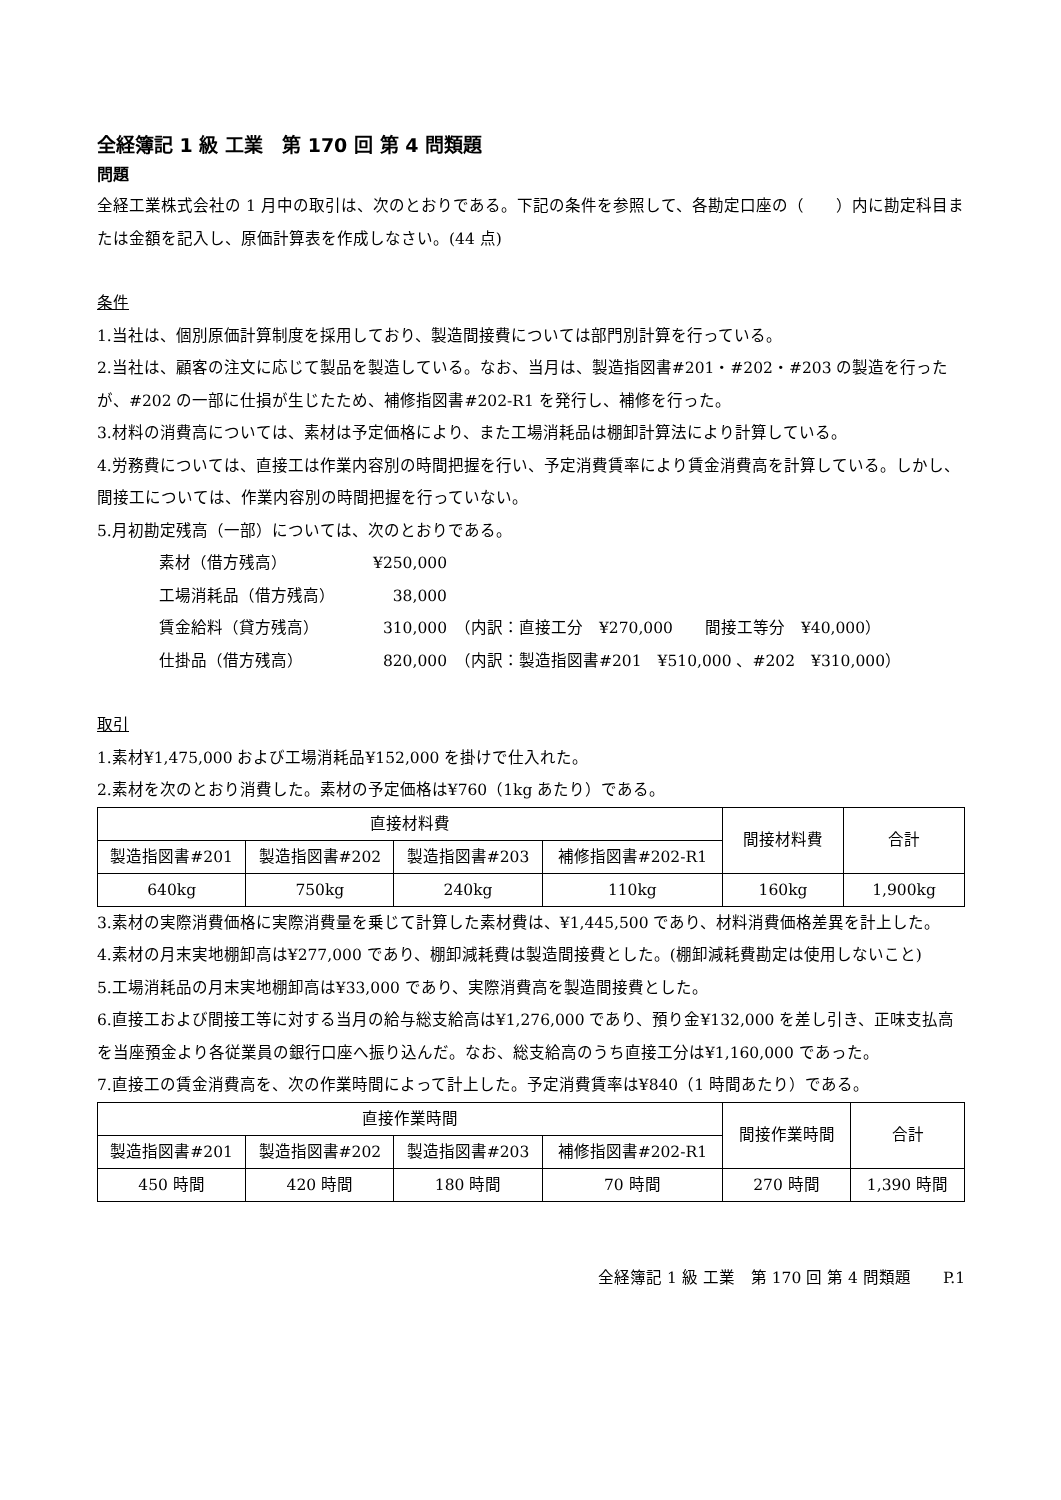全経簿記 1 級 工業　第 170 回 第 4 問類題
問題
全経工業株式会社の 1 月中の取引は、次のとおりである。下記の条件を参照して、各勘定口座の（　　）内に勘定科目または金額を記入し、原価計算表を作成しなさい。(44 点)
条件
1.当社は、個別原価計算制度を採用しており、製造間接費については部門別計算を行っている。
2.当社は、顧客の注文に応じて製品を製造している。なお、当月は、製造指図書#201・#202・#203 の製造を行ったが、#202 の一部に仕損が生じたため、補修指図書#202-R1 を発行し、補修を行った。
3.材料の消費高については、素材は予定価格により、また工場消耗品は棚卸計算法により計算している。
4.労務費については、直接工は作業内容別の時間把握を行い、予定消費賃率により賃金消費高を計算している。しかし、間接工については、作業内容別の時間把握を行っていない。
5.月初勘定残高（一部）については、次のとおりである。
素材（借方残高） ¥250,000
工場消耗品（借方残高） 38,000
賃金給料（貸方残高） 310,000　（内訳：直接工分　¥270,000　　間接工等分　¥40,000）
仕掛品（借方残高） 820,000　（内訳：製造指図書#201　¥510,000 、#202　¥310,000）
取引
1.素材¥1,475,000 および工場消耗品¥152,000 を掛けで仕入れた。
2.素材を次のとおり消費した。素材の予定価格は¥760（1kg あたり）である。
| 直接材料費 | | | | 間接材料費 | 合計 |
| --- | --- | --- | --- | --- | --- |
| 製造指図書#201 | 製造指図書#202 | 製造指図書#203 | 補修指図書#202-R1 | | |
| 640kg | 750kg | 240kg | 110kg | 160kg | 1,900kg |
3.素材の実際消費価格に実際消費量を乗じて計算した素材費は、¥1,445,500 であり、材料消費価格差異を計上した。
4.素材の月末実地棚卸高は¥277,000 であり、棚卸減耗費は製造間接費とした。(棚卸減耗費勘定は使用しないこと)
5.工場消耗品の月末実地棚卸高は¥33,000 であり、実際消費高を製造間接費とした。
6.直接工および間接工等に対する当月の給与総支給高は¥1,276,000 であり、預り金¥132,000 を差し引き、正味支払高を当座預金より各従業員の銀行口座へ振り込んだ。なお、総支給高のうち直接工分は¥1,160,000 であった。
7.直接工の賃金消費高を、次の作業時間によって計上した。予定消費賃率は¥840（1 時間あたり）である。
| 直接作業時間 | | | | 間接作業時間 | 合計 |
| --- | --- | --- | --- | --- | --- |
| 製造指図書#201 | 製造指図書#202 | 製造指図書#203 | 補修指図書#202-R1 | | |
| 450 時間 | 420 時間 | 180 時間 | 70 時間 | 270 時間 | 1,390 時間 |
全経簿記 1 級 工業　第 170 回 第 4 問類題　　P.1